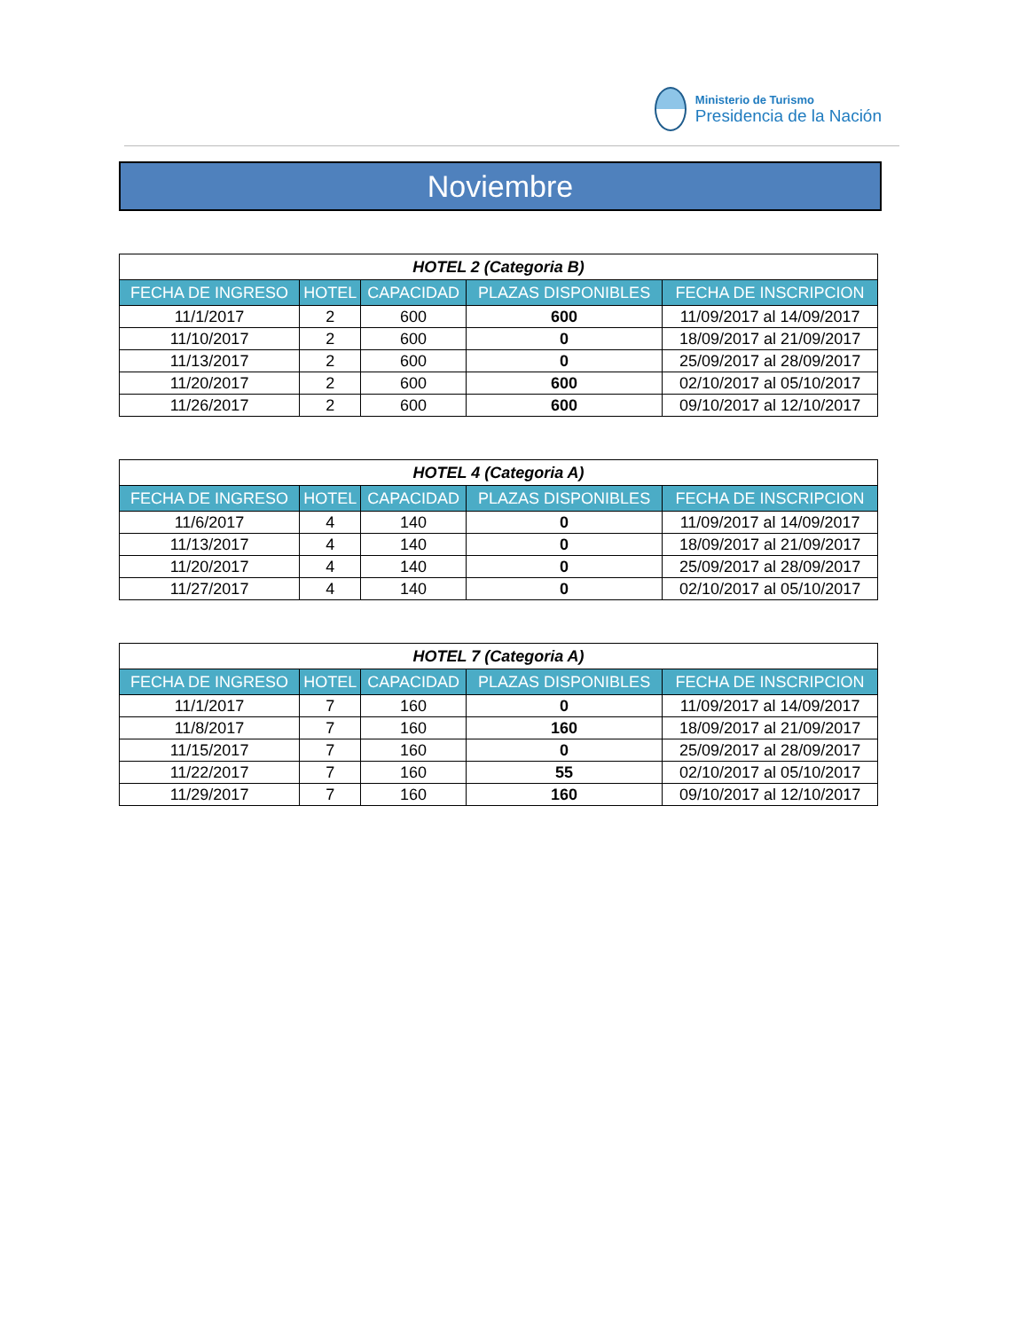Ministerio de Turismo
Presidencia de la Nación
Noviembre
| HOTEL 2 (Categoria B) | | | | |
| --- | --- | --- | --- | --- |
| FECHA DE INGRESO | HOTEL | CAPACIDAD | PLAZAS DISPONIBLES | FECHA DE INSCRIPCION |
| 11/1/2017 | 2 | 600 | 600 | 11/09/2017 al 14/09/2017 |
| 11/10/2017 | 2 | 600 | 0 | 18/09/2017 al 21/09/2017 |
| 11/13/2017 | 2 | 600 | 0 | 25/09/2017 al 28/09/2017 |
| 11/20/2017 | 2 | 600 | 600 | 02/10/2017 al 05/10/2017 |
| 11/26/2017 | 2 | 600 | 600 | 09/10/2017 al 12/10/2017 |
| HOTEL 4 (Categoria A) | | | | |
| --- | --- | --- | --- | --- |
| FECHA DE INGRESO | HOTEL | CAPACIDAD | PLAZAS DISPONIBLES | FECHA DE INSCRIPCION |
| 11/6/2017 | 4 | 140 | 0 | 11/09/2017 al 14/09/2017 |
| 11/13/2017 | 4 | 140 | 0 | 18/09/2017 al 21/09/2017 |
| 11/20/2017 | 4 | 140 | 0 | 25/09/2017 al 28/09/2017 |
| 11/27/2017 | 4 | 140 | 0 | 02/10/2017 al 05/10/2017 |
| HOTEL 7 (Categoria A) | | | | |
| --- | --- | --- | --- | --- |
| FECHA DE INGRESO | HOTEL | CAPACIDAD | PLAZAS DISPONIBLES | FECHA DE INSCRIPCION |
| 11/1/2017 | 7 | 160 | 0 | 11/09/2017 al 14/09/2017 |
| 11/8/2017 | 7 | 160 | 160 | 18/09/2017 al 21/09/2017 |
| 11/15/2017 | 7 | 160 | 0 | 25/09/2017 al 28/09/2017 |
| 11/22/2017 | 7 | 160 | 55 | 02/10/2017 al 05/10/2017 |
| 11/29/2017 | 7 | 160 | 160 | 09/10/2017 al 12/10/2017 |